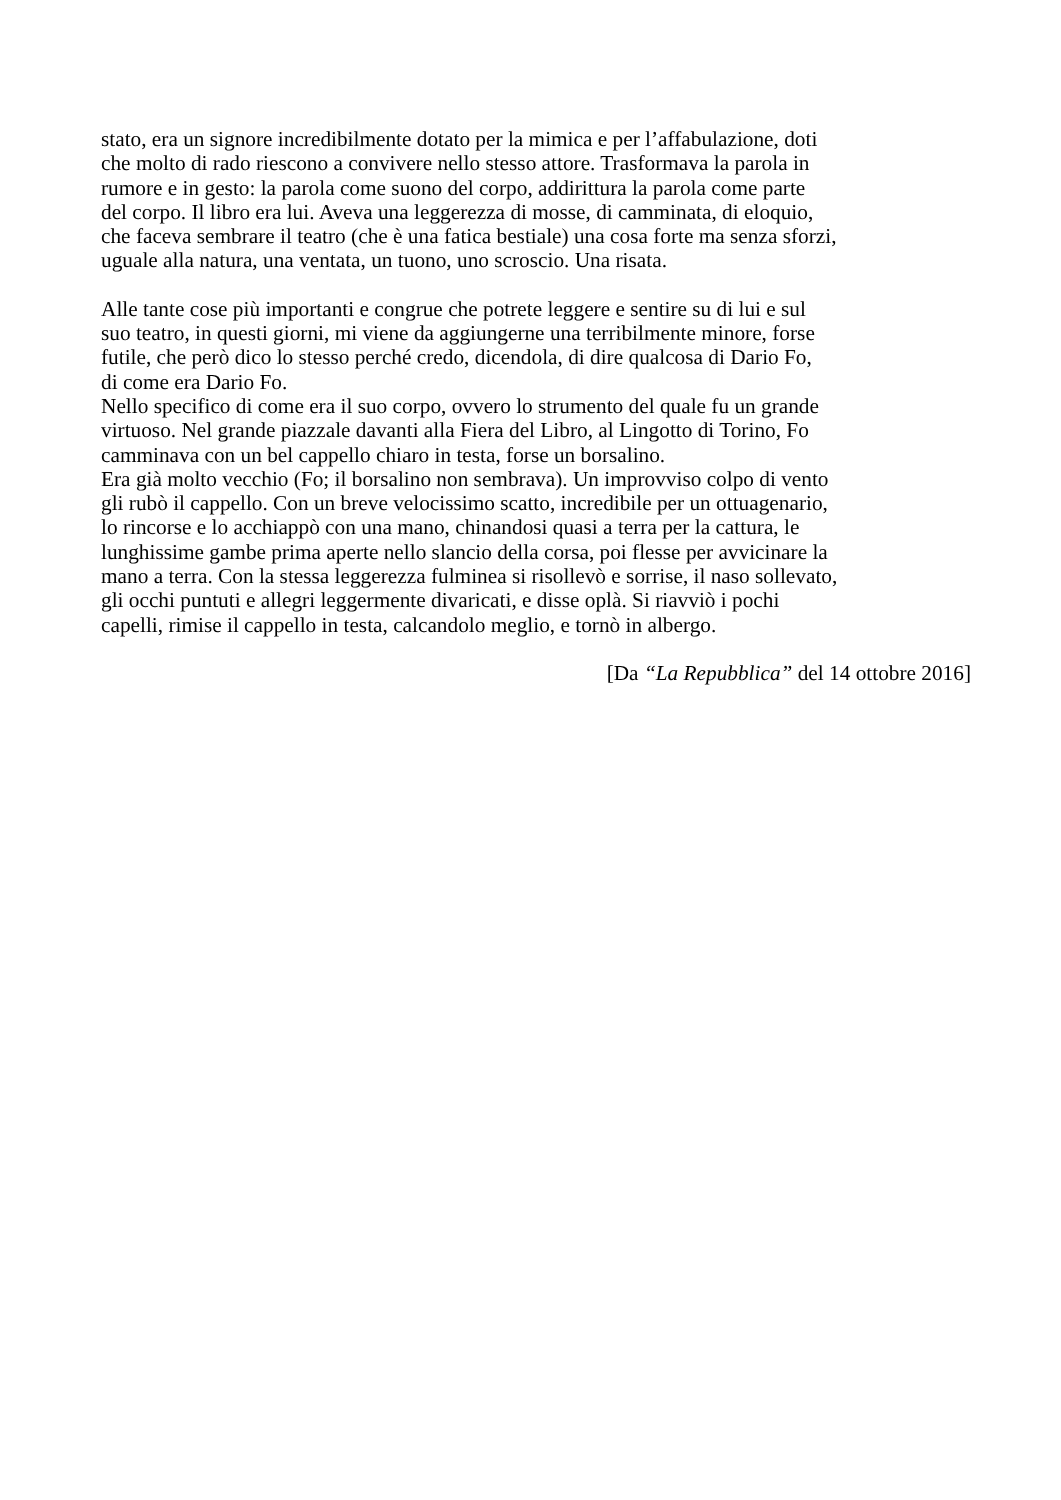stato, era un signore incredibilmente dotato per la mimica e per l’affabulazione, doti
che molto di rado riescono a convivere nello stesso attore. Trasformava la parola in
rumore e in gesto: la parola come suono del corpo, addirittura la parola come parte
del corpo. Il libro era lui. Aveva una leggerezza di mosse, di camminata, di eloquio,
che faceva sembrare il teatro (che è una fatica bestiale) una cosa forte ma senza sforzi,
uguale alla natura, una ventata, un tuono, uno scroscio. Una risata.
Alle tante cose più importanti e congrue che potrete leggere e sentire su di lui e sul
suo teatro, in questi giorni, mi viene da aggiungerne una terribilmente minore, forse
futile, che però dico lo stesso perché credo, dicendola, di dire qualcosa di Dario Fo,
di come era Dario Fo.
Nello specifico di come era il suo corpo, ovvero lo strumento del quale fu un grande
virtuoso. Nel grande piazzale davanti alla Fiera del Libro, al Lingotto di Torino, Fo
camminava con un bel cappello chiaro in testa, forse un borsalino.
Era già molto vecchio (Fo; il borsalino non sembrava). Un improvviso colpo di vento
gli rubò il cappello. Con un breve velocissimo scatto, incredibile per un ottuagenario,
lo rincorse e lo acchiappò con una mano, chinandosi quasi a terra per la cattura, le
lunghissime gambe prima aperte nello slancio della corsa, poi flesse per avvicinare la
mano a terra. Con la stessa leggerezza fulminea si risollevò e sorrise, il naso sollevato,
gli occhi puntuti e allegri leggermente divaricati, e disse oplà. Si riavviò i pochi
capelli, rimise il cappello in testa, calcandolo meglio, e tornò in albergo.
[Da “La Repubblica” del 14 ottobre 2016]